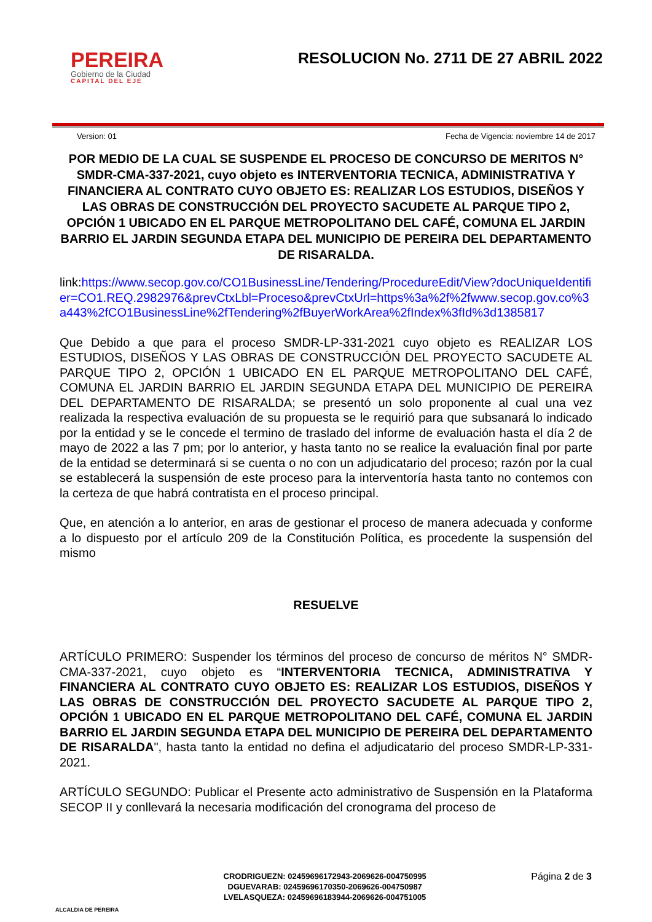PEREIRA
Gobierno de la Ciudad
CAPITAL DEL EJE
RESOLUCION No. 2711 DE 27 ABRIL 2022
Version: 01 Fecha de Vigencia: noviembre 14 de 2017
POR MEDIO DE LA CUAL SE SUSPENDE EL PROCESO DE CONCURSO DE MERITOS N° SMDR-CMA-337-2021, cuyo objeto es INTERVENTORIA TECNICA, ADMINISTRATIVA Y FINANCIERA AL CONTRATO CUYO OBJETO ES: REALIZAR LOS ESTUDIOS, DISEÑOS Y LAS OBRAS DE CONSTRUCCIÓN DEL PROYECTO SACUDETE AL PARQUE TIPO 2, OPCIÓN 1 UBICADO EN EL PARQUE METROPOLITANO DEL CAFÉ, COMUNA EL JARDIN BARRIO EL JARDIN SEGUNDA ETAPA DEL MUNICIPIO DE PEREIRA DEL DEPARTAMENTO DE RISARALDA.
link:https://www.secop.gov.co/CO1BusinessLine/Tendering/ProcedureEdit/View?docUniqueIdentifier=CO1.REQ.2982976&prevCtxLbl=Proceso&prevCtxUrl=https%3a%2f%2fwww.secop.gov.co%3a443%2fCO1BusinessLine%2fTendering%2fBuyerWorkArea%2fIndex%3fId%3d1385817
Que Debido a que para el proceso SMDR-LP-331-2021 cuyo objeto es REALIZAR LOS ESTUDIOS, DISEÑOS Y LAS OBRAS DE CONSTRUCCIÓN DEL PROYECTO SACUDETE AL PARQUE TIPO 2, OPCIÓN 1 UBICADO EN EL PARQUE METROPOLITANO DEL CAFÉ, COMUNA EL JARDIN BARRIO EL JARDIN SEGUNDA ETAPA DEL MUNICIPIO DE PEREIRA DEL DEPARTAMENTO DE RISARALDA; se presentó un solo proponente al cual una vez realizada la respectiva evaluación de su propuesta se le requirió para que subsanará lo indicado por la entidad y se le concede el termino de traslado del informe de evaluación hasta el día 2 de mayo de 2022 a las 7 pm; por lo anterior, y hasta tanto no se realice la evaluación final por parte de la entidad se determinará si se cuenta o no con un adjudicatario del proceso; razón por la cual se establecerá la suspensión de este proceso para la interventoría hasta tanto no contemos con la certeza de que habrá contratista en el proceso principal.
Que, en atención a lo anterior, en aras de gestionar el proceso de manera adecuada y conforme a lo dispuesto por el artículo 209 de la Constitución Política, es procedente la suspensión del mismo
RESUELVE
ARTÍCULO PRIMERO: Suspender los términos del proceso de concurso de méritos N° SMDR-CMA-337-2021, cuyo objeto es “INTERVENTORIA TECNICA, ADMINISTRATIVA Y FINANCIERA AL CONTRATO CUYO OBJETO ES: REALIZAR LOS ESTUDIOS, DISEÑOS Y LAS OBRAS DE CONSTRUCCIÓN DEL PROYECTO SACUDETE AL PARQUE TIPO 2, OPCIÓN 1 UBICADO EN EL PARQUE METROPOLITANO DEL CAFÉ, COMUNA EL JARDIN BARRIO EL JARDIN SEGUNDA ETAPA DEL MUNICIPIO DE PEREIRA DEL DEPARTAMENTO DE RISARALDA", hasta tanto la entidad no defina el adjudicatario del proceso SMDR-LP-331-2021.
ARTÍCULO SEGUNDO: Publicar el Presente acto administrativo de Suspensión en la Plataforma SECOP II y conllevará la necesaria modificación del cronograma del proceso de
ALCALDIA DE PEREIRA
CRODRIGUEZN: 02459696172943-2069626-004750995
DGUEVARAB: 02459696170350-2069626-004750987
LVELASQUEZA: 02459696183944-2069626-004751005
Página 2 de 3